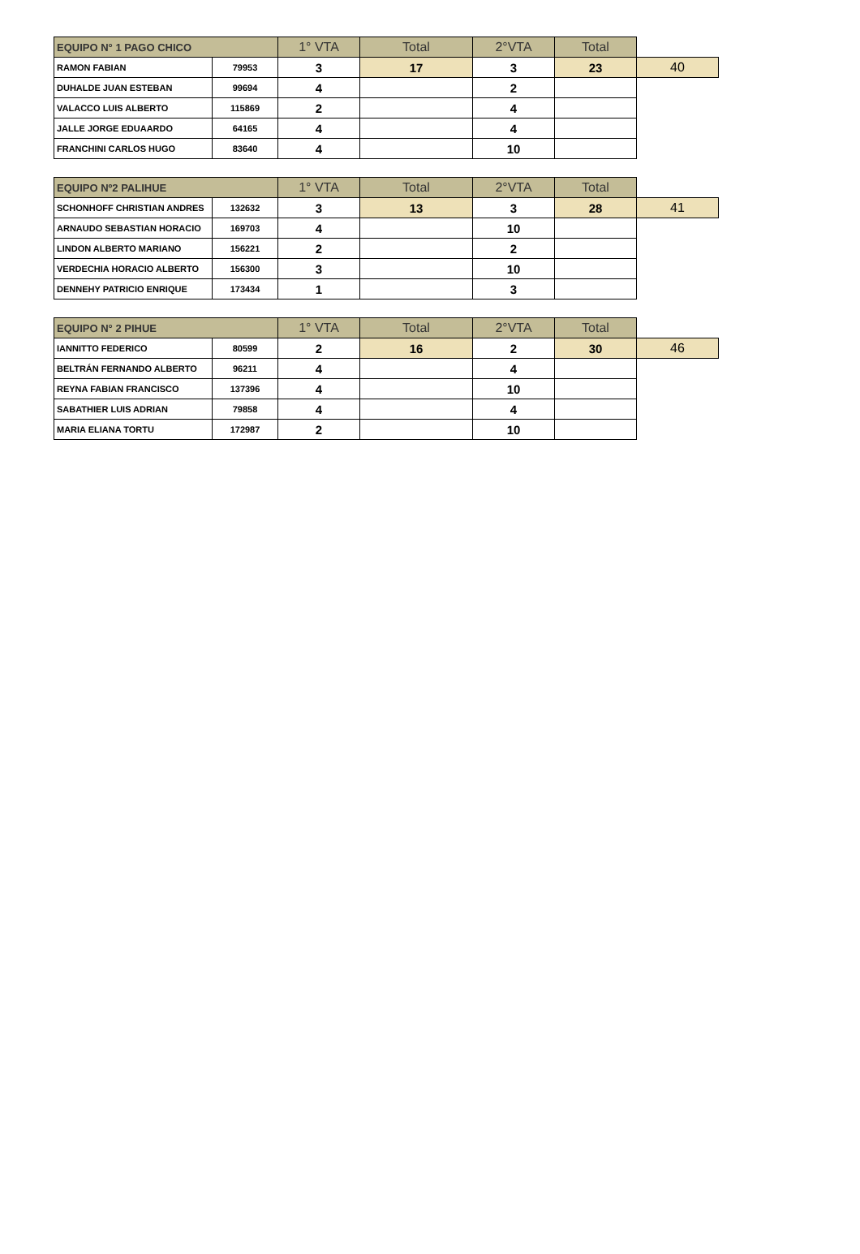| EQUIPO N° 1 PAGO CHICO | | 1° VTA | Total | 2°VTA | Total | |
| RAMON FABIAN | 79953 | 3 | 17 | 3 | 23 | 40 |
| DUHALDE JUAN ESTEBAN | 99694 | 4 | | 2 | | |
| VALACCO LUIS ALBERTO | 115869 | 2 | | 4 | | |
| JALLE JORGE EDUAARDO | 64165 | 4 | | 4 | | |
| FRANCHINI CARLOS HUGO | 83640 | 4 | | 10 | | |
| EQUIPO Nº2 PALIHUE | | 1° VTA | Total | 2°VTA | Total | |
| SCHONHOFF CHRISTIAN ANDRES | 132632 | 3 | 13 | 3 | 28 | 41 |
| ARNAUDO SEBASTIAN HORACIO | 169703 | 4 | | 10 | | |
| LINDON ALBERTO MARIANO | 156221 | 2 | | 2 | | |
| VERDECHIA HORACIO ALBERTO | 156300 | 3 | | 10 | | |
| DENNEHY PATRICIO ENRIQUE | 173434 | 1 | | 3 | | |
| EQUIPO N° 2 PIHUE | | 1° VTA | Total | 2°VTA | Total | |
| IANNITTO FEDERICO | 80599 | 2 | 16 | 2 | 30 | 46 |
| BELTRÁN FERNANDO ALBERTO | 96211 | 4 | | 4 | | |
| REYNA FABIAN FRANCISCO | 137396 | 4 | | 10 | | |
| SABATHIER LUIS ADRIAN | 79858 | 4 | | 4 | | |
| MARIA ELIANA TORTU | 172987 | 2 | | 10 | | |